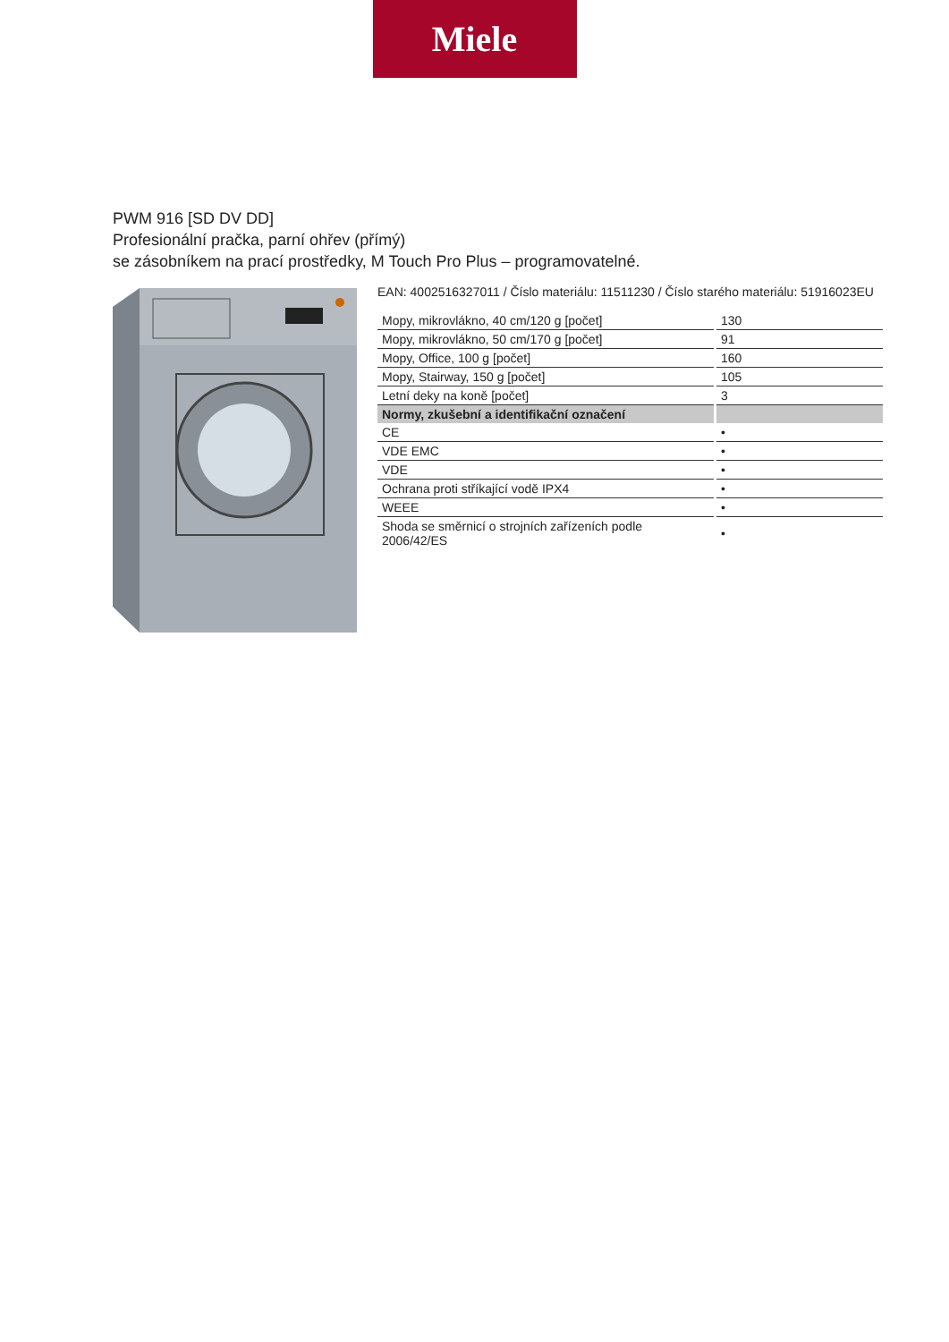Miele
PWM 916 [SD DV DD]
Profesionální pračka, parní ohřev (přímý)
se zásobníkem na prací prostředky, M Touch Pro Plus – programovatelné.
EAN: 4002516327011 / Číslo materiálu: 11511230 / Číslo starého materiálu: 51916023EU
| Mopy, mikrovlákno, 40 cm/120 g [počet] | 130 |
| Mopy, mikrovlákno, 50 cm/170 g [počet] | 91 |
| Mopy, Office, 100 g [počet] | 160 |
| Mopy, Stairway, 150 g [počet] | 105 |
| Letní deky na koně [počet] | 3 |
| Normy, zkušební a identifikační označení | |
| CE | • |
| VDE EMC | • |
| VDE | • |
| Ochrana proti stříkající vodě IPX4 | • |
| WEEE | • |
| Shoda se směrnicí o strojních zařízeních podle 2006/42/ES | • |